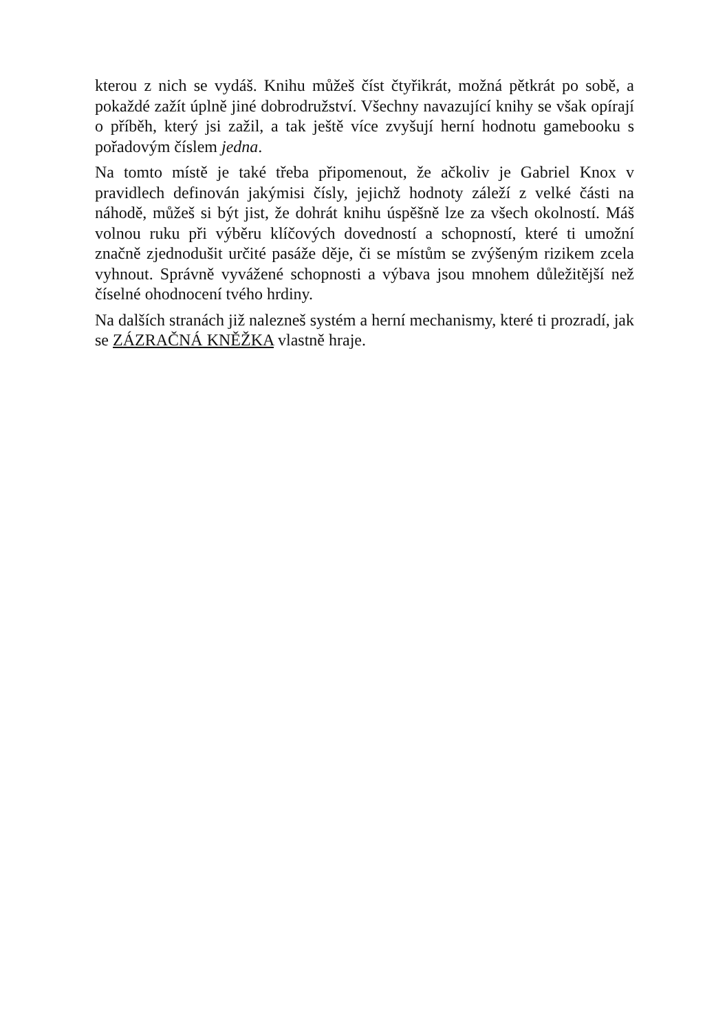kterou z nich se vydáš. Knihu můžeš číst čtyřikrát, možná pětkrát po sobě, a pokaždé zažít úplně jiné dobrodružství. Všechny navazující knihy se však opírají o příběh, který jsi zažil, a tak ještě více zvyšují herní hodnotu gamebooku s pořadovým číslem jedna.
Na tomto místě je také třeba připomenout, že ačkoliv je Gabriel Knox v pravidlech definován jakýmisi čísly, jejichž hodnoty záleží z velké části na náhodě, můžeš si být jist, že dohrát knihu úspěšně lze za všech okolností. Máš volnou ruku při výběru klíčových dovedností a schopností, které ti umožní značně zjednodušit určité pasáže děje, či se místům se zvýšeným rizikem zcela vyhnout. Správně vyvážené schopnosti a výbava jsou mnohem důležitější než číselné ohodnocení tvého hrdiny.
Na dalších stranách již nalezneš systém a herní mechanismy, které ti prozradí, jak se ZÁZRAČNÁ KNĚŽKA vlastně hraje.